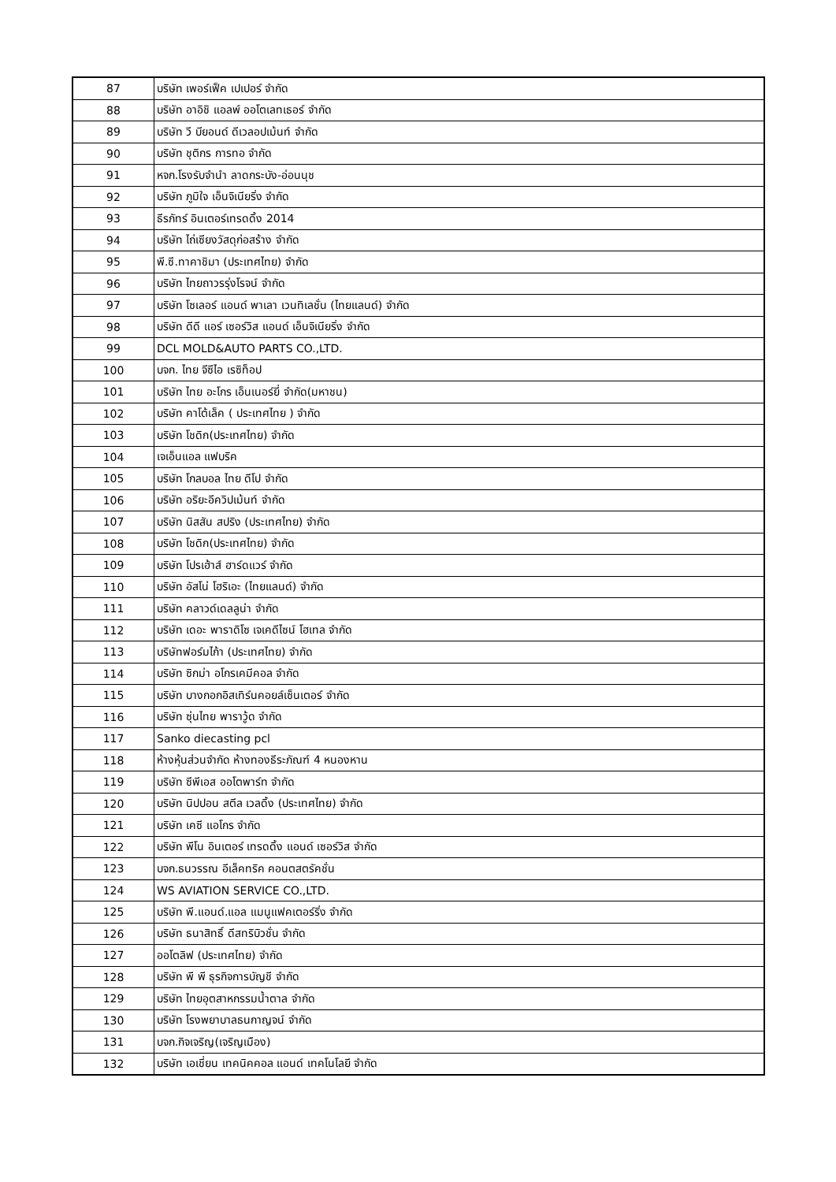| 87 | บริษัท เพอร์เฟ็ค เปเปอร์ จำกัด |
| 88 | บริษัท อาอิชิ แอลพ์ ออโตเลทเธอร์ จำกัด |
| 89 | บริษัท วี บียอนด์ ดีเวลอปเม้นท์ จำกัด |
| 90 | บริษัท ชุติกร การทอ จำกัด |
| 91 | หจก.โรงรับจำนำ ลาดกระบัง-อ่อนนุช |
| 92 | บริษัท ภูมิใจ เอ็นจิเนียริ่ง จำกัด |
| 93 | ธีรภัทร์ อินเตอร์เทรดดิ้ง 2014 |
| 94 | บริษัท ไถ่เซียงวัสดุก่อสร้าง จำกัด |
| 95 | พี.ซี.ทาคาชิมา (ประเทศไทย) จำกัด |
| 96 | บริษัท ไทยถาวรรุ่งโรจน์ จำกัด |
| 97 | บริษัท โซเลอร์ แอนด์ พาเลา เวนทิเลชั่น (ไทยแลนด์) จำกัด |
| 98 | บริษัท ดีดี แอร์ เซอร์วิส แอนด์ เอ็นจิเนียริ่ง จำกัด |
| 99 | DCL MOLD&AUTO PARTS CO.,LTD. |
| 100 | บจก. ไทย จีซีไอ เรซิท็อป |
| 101 | บริษัท ไทย อะโกร เอ็นเนอร์ยี่ จำกัด(มหาชน) |
| 102 | บริษัท คาโต้เล็ค ( ประเทศไทย ) จำกัด |
| 103 | บริษัท โชดิก(ประเทศไทย) จำกัด |
| 104 | เจเอ็นแอล แฟบริค |
| 105 | บริษัท โกลบอล ไทย ดีโป จำกัด |
| 106 | บริษัท อริยะอีควิปเม้นท์ จำกัด |
| 107 | บริษัท นิสสัน สปริง (ประเทศไทย) จำกัด |
| 108 | บริษัท โชดิก(ประเทศไทย) จำกัด |
| 109 | บริษัท โปรเฮ้าส์ ฮาร์ดแวร์ จำกัด |
| 110 | บริษัท อัสโน่ โฮริเอะ (ไทยแลนด์) จำกัด |
| 111 | บริษัท คลาวด์เดลลูน่า จำกัด |
| 112 | บริษัท เดอะ พาราดิโซ เจเคดีไซน์ โฮเทล จำกัด |
| 113 | บริษัทฟอร์มไก้า (ประเทศไทย) จำกัด |
| 114 | บริษัท ซิกม่า อโกรเคมีคอล จำกัด |
| 115 | บริษัท บางกอกอิสเทิร์นคอยล์เซ็นเตอร์ จำกัด |
| 116 | บริษัท ซุ่นไทย พาราวู้ด จำกัด |
| 117 | Sanko diecasting pcl |
| 118 | ห้างหุ้นส่วนจำกัด ห้างทองธีระภัณฑ์ 4 หนองหาน |
| 119 | บริษัท ซีพีเอส ออโตพาร์ท จำกัด |
| 120 | บริษัท นิปปอน สตีล เวลดิ้ง (ประเทศไทย) จำกัด |
| 121 | บริษัท เคซี แอโกร จำกัด |
| 122 | บริษัท พีโน อินเตอร์ เทรดดิ้ง แอนด์ เซอร์วิส จำกัด |
| 123 | บจก.ธนวรรณ อีเล็คทริค คอนตสตรัคชั่น |
| 124 | WS AVIATION SERVICE CO.,LTD. |
| 125 | บริษัท พี.แอนด์.แอล แมนูแฟคเตอร์ริ่ง จำกัด |
| 126 | บริษัท ธนาสิทธิ์ ดีสทริบิวชั่น จำกัด |
| 127 | ออโตลิฟ (ประเทศไทย) จำกัด |
| 128 | บริษัท พี พี ธุรกิจการบัญชี จำกัด |
| 129 | บริษัท ไทยอุตสาหกรรมน้ำตาล จำกัด |
| 130 | บริษัท โรงพยาบาลธนกาญจน์ จำกัด |
| 131 | บจก.กิจเจริญ(เจริญเมือง) |
| 132 | บริษัท เอเชี่ยน เทคนิคคอล แอนด์ เทคโนโลยี จำกัด |